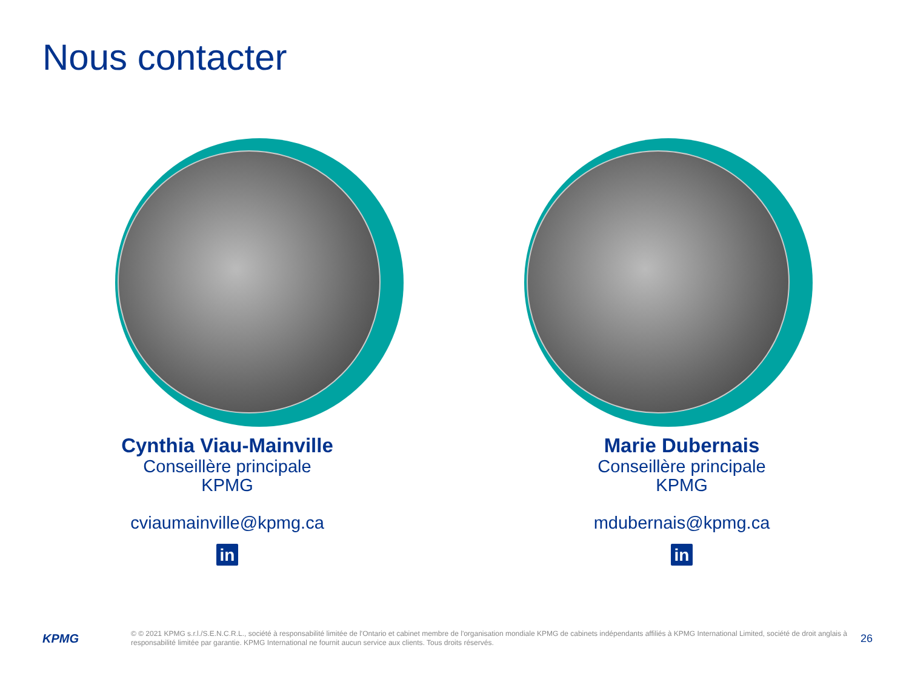Nous contacter
Cynthia Viau-Mainville
Conseillère principale
KPMG
cviaumainville@kpmg.ca
in
Marie Dubernais
Conseillère principale
KPMG
mdubernais@kpmg.ca
in
KPMG
© © 2021 KPMG s.r.l./S.E.N.C.R.L., société à responsabilité limitée de l'Ontario et cabinet membre de l'organisation mondiale KPMG de cabinets indépendants affiliés à KPMG International Limited, société de droit anglais à responsabilité limitée par garantie. KPMG International ne fournit aucun service aux clients. Tous droits réservés.
26